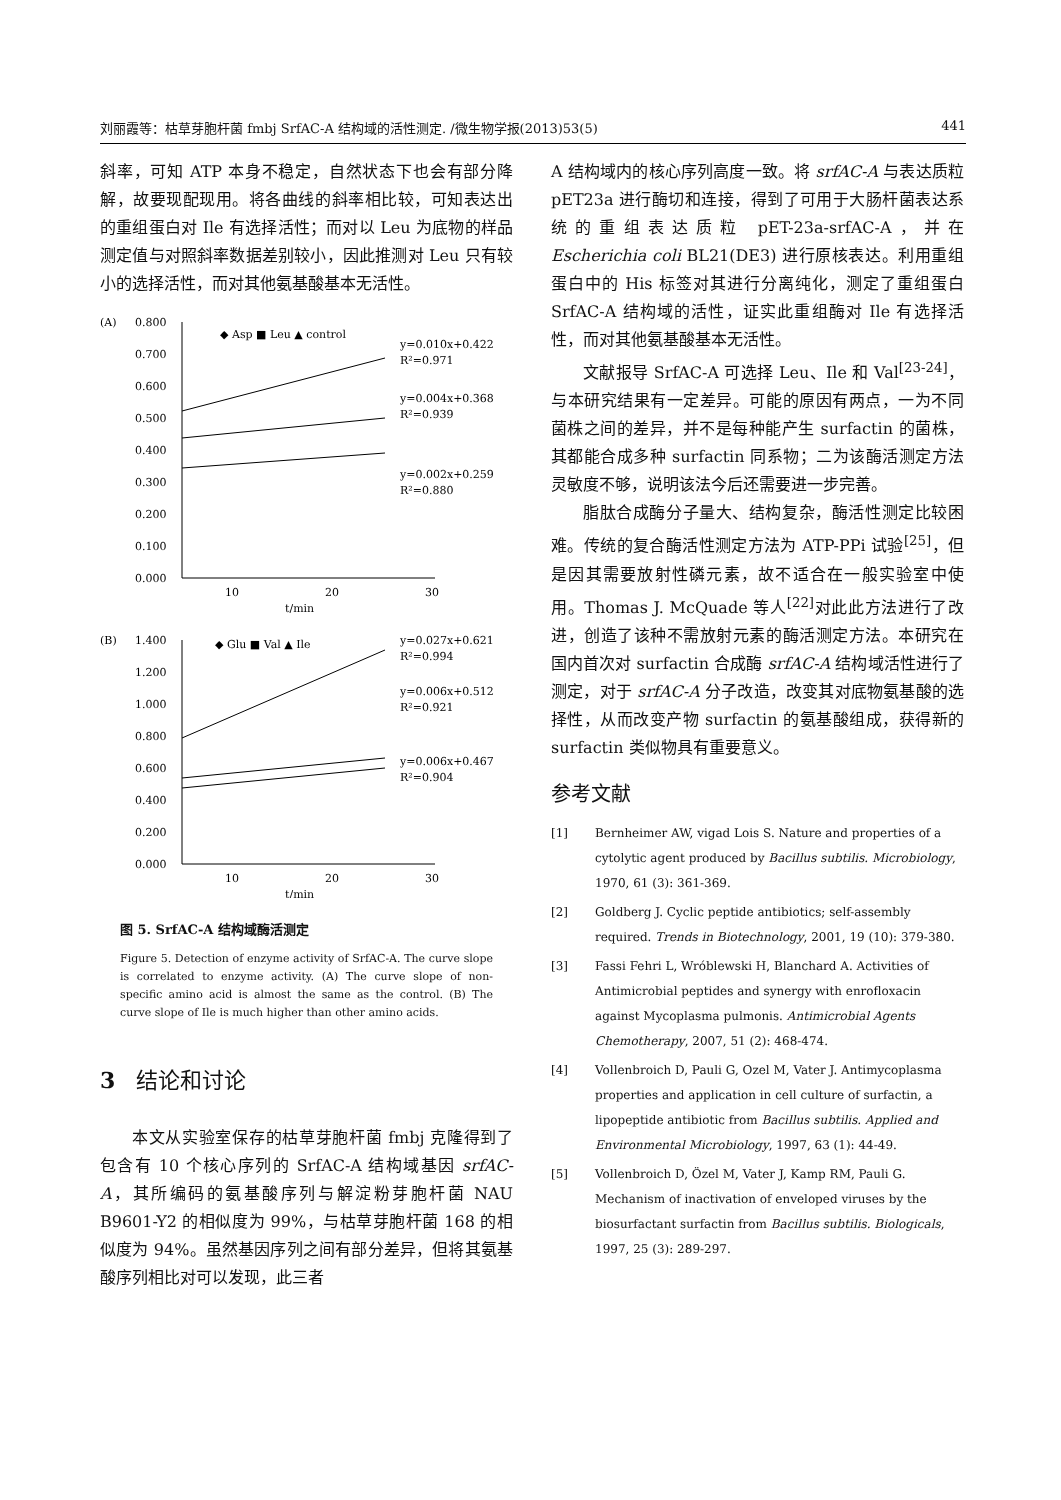刘丽霞等：枯草芽胞杆菌 fmbj SrfAC-A 结构域的活性测定. /微生物学报(2013)53(5) 441
斜率，可知 ATP 本身不稳定，自然状态下也会有部分降解，故要现配现用。将各曲线的斜率相比较，可知表达出的重组蛋白对 Ile 有选择活性；而对以 Leu 为底物的样品测定值与对照斜率数据差别较小，因此推测对 Leu 只有较小的选择活性，而对其他氨基酸基本无活性。
(A)
0.800
0.700
0.600
0.500
0.400
0.300
0.200
0.100
0.000
10
20
30
t/min
◆ Asp ■ Leu ▲ control
y=0.010x+0.422
R²=0.971
y=0.004x+0.368
R²=0.939
y=0.002x+0.259
R²=0.880
(B)
1.400
1.200
1.000
0.800
0.600
0.400
0.200
0.000
10
20
30
t/min
◆ Glu ■ Val ▲ Ile
y=0.027x+0.621
R²=0.994
y=0.006x+0.512
R²=0.921
y=0.006x+0.467
R²=0.904
图 5. SrfAC-A 结构域酶活测定
Figure 5. Detection of enzyme activity of SrfAC-A. The curve slope is correlated to enzyme activity. (A) The curve slope of non-specific amino acid is almost the same as the control. (B) The curve slope of Ile is much higher than other amino acids.
3 结论和讨论
本文从实验室保存的枯草芽胞杆菌 fmbj 克隆得到了包含有 10 个核心序列的 SrfAC-A 结构域基因 srfAC-A，其所编码的氨基酸序列与解淀粉芽胞杆菌 NAU B9601-Y2 的相似度为 99%，与枯草芽胞杆菌 168 的相似度为 94%。虽然基因序列之间有部分差异，但将其氨基酸序列相比对可以发现，此三者
A 结构域内的核心序列高度一致。将 srfAC-A 与表达质粒 pET23a 进行酶切和连接，得到了可用于大肠杆菌表达系统的重组表达质粒 pET-23a-srfAC-A，并在 Escherichia coli BL21(DE3) 进行原核表达。利用重组蛋白中的 His 标签对其进行分离纯化，测定了重组蛋白 SrfAC-A 结构域的活性，证实此重组酶对 Ile 有选择活性，而对其他氨基酸基本无活性。
文献报导 SrfAC-A 可选择 Leu、Ile 和 Val<sup>[23-24]</sup>，与本研究结果有一定差异。可能的原因有两点，一为不同菌株之间的差异，并不是每种能产生 surfactin 的菌株，其都能合成多种 surfactin 同系物；二为该酶活测定方法灵敏度不够，说明该法今后还需要进一步完善。
脂肽合成酶分子量大、结构复杂，酶活性测定比较困难。传统的复合酶活性测定方法为 ATP-PPi 试验<sup>[25]</sup>，但是因其需要放射性磷元素，故不适合在一般实验室中使用。Thomas J. McQuade 等人<sup>[22]</sup>对此此方法进行了改进，创造了该种不需放射元素的酶活测定方法。本研究在国内首次对 surfactin 合成酶 srfAC-A 结构域活性进行了测定，对于 srfAC-A 分子改造，改变其对底物氨基酸的选择性，从而改变产物 surfactin 的氨基酸组成，获得新的 surfactin 类似物具有重要意义。
参考文献
[1] Bernheimer AW, vigad Lois S. Nature and properties of a cytolytic agent produced by Bacillus subtilis. Microbiology, 1970, 61 (3): 361-369.
[2] Goldberg J. Cyclic peptide antibiotics; self-assembly required. Trends in Biotechnology, 2001, 19 (10): 379-380.
[3] Fassi Fehri L, Wróblewski H, Blanchard A. Activities of Antimicrobial peptides and synergy with enrofloxacin against Mycoplasma pulmonis. Antimicrobial Agents Chemotherapy, 2007, 51 (2): 468-474.
[4] Vollenbroich D, Pauli G, Ozel M, Vater J. Antimycoplasma properties and application in cell culture of surfactin, a lipopeptide antibiotic from Bacillus subtilis. Applied and Environmental Microbiology, 1997, 63 (1): 44-49.
[5] Vollenbroich D, Özel M, Vater J, Kamp RM, Pauli G. Mechanism of inactivation of enveloped viruses by the biosurfactant surfactin from Bacillus subtilis. Biologicals, 1997, 25 (3): 289-297.